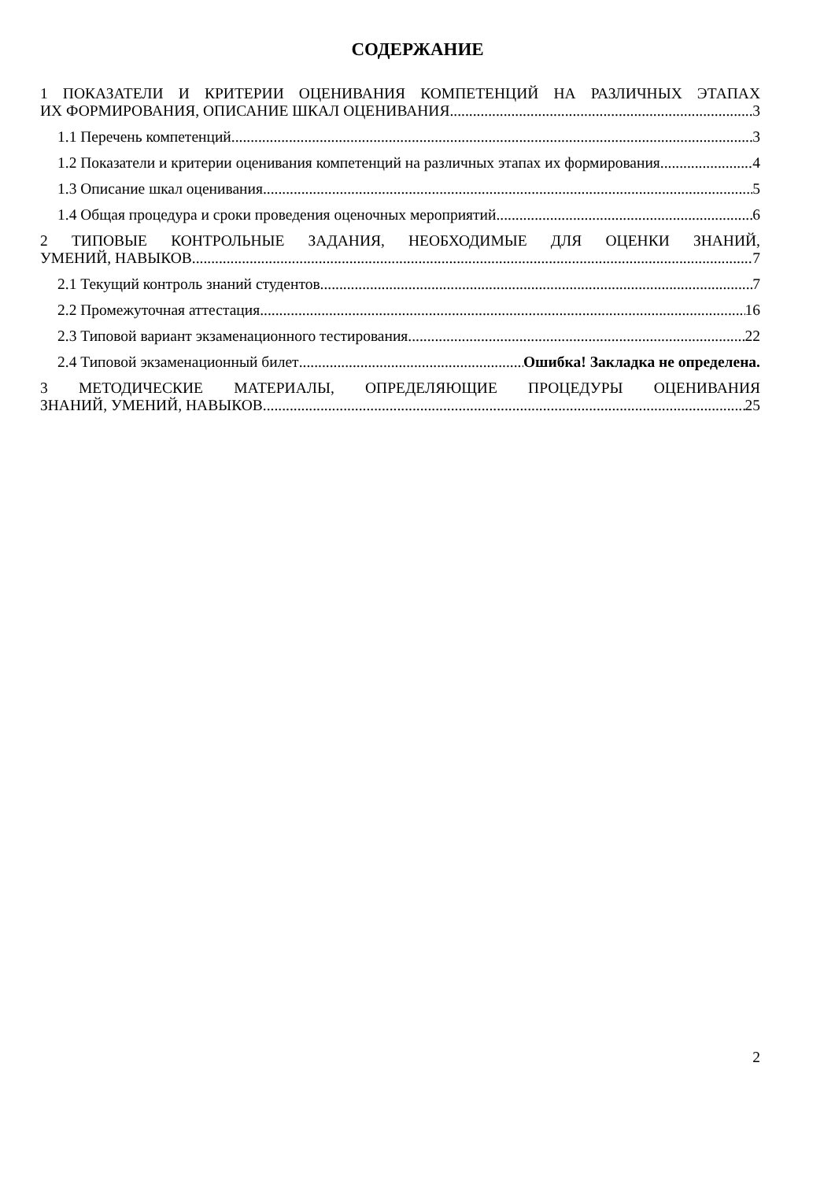СОДЕРЖАНИЕ
1 ПОКАЗАТЕЛИ И КРИТЕРИИ ОЦЕНИВАНИЯ КОМПЕТЕНЦИЙ НА РАЗЛИЧНЫХ ЭТАПАХ
ИХ ФОРМИРОВАНИЯ, ОПИСАНИЕ ШКАЛ ОЦЕНИВАНИЯ 3
1.1 Перечень компетенций 3
1.2 Показатели и критерии оценивания компетенций на различных этапах их формирования 4
1.3 Описание шкал оценивания 5
1.4 Общая процедура и сроки проведения оценочных мероприятий 6
2 ТИПОВЫЕ КОНТРОЛЬНЫЕ ЗАДАНИЯ, НЕОБХОДИМЫЕ ДЛЯ ОЦЕНКИ ЗНАНИЙ,
УМЕНИЙ, НАВЫКОВ 7
2.1 Текущий контроль знаний студентов 7
2.2 Промежуточная аттестация 16
2.3 Типовой вариант экзаменационного тестирования 22
2.4 Типовой экзаменационный билет Ошибка! Закладка не определена.
3 МЕТОДИЧЕСКИЕ МАТЕРИАЛЫ, ОПРЕДЕЛЯЮЩИЕ ПРОЦЕДУРЫ ОЦЕНИВАНИЯ
ЗНАНИЙ, УМЕНИЙ, НАВЫКОВ 25
2